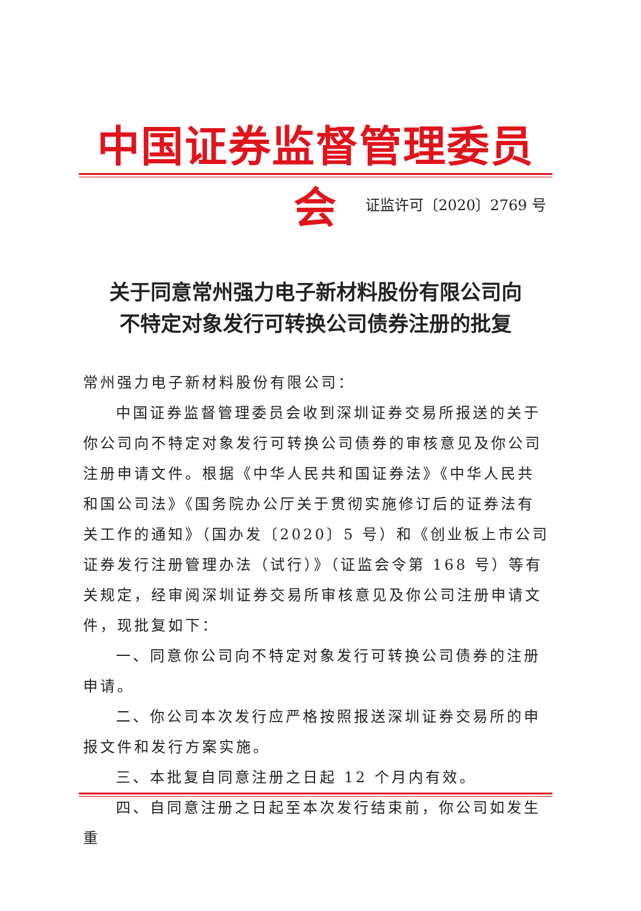中国证券监督管理委员会
证监许可〔2020〕2769 号
关于同意常州强力电子新材料股份有限公司向
不特定对象发行可转换公司债券注册的批复
常州强力电子新材料股份有限公司：
中国证券监督管理委员会收到深圳证券交易所报送的关于你公司向不特定对象发行可转换公司债券的审核意见及你公司注册申请文件。根据《中华人民共和国证券法》《中华人民共和国公司法》《国务院办公厅关于贯彻实施修订后的证券法有关工作的通知》（国办发〔2020〕5 号）和《创业板上市公司证券发行注册管理办法（试行）》（证监会令第 168 号）等有关规定，经审阅深圳证券交易所审核意见及你公司注册申请文件，现批复如下：
一、同意你公司向不特定对象发行可转换公司债券的注册申请。
二、你公司本次发行应严格按照报送深圳证券交易所的申报文件和发行方案实施。
三、本批复自同意注册之日起 12 个月内有效。
四、自同意注册之日起至本次发行结束前，你公司如发生重